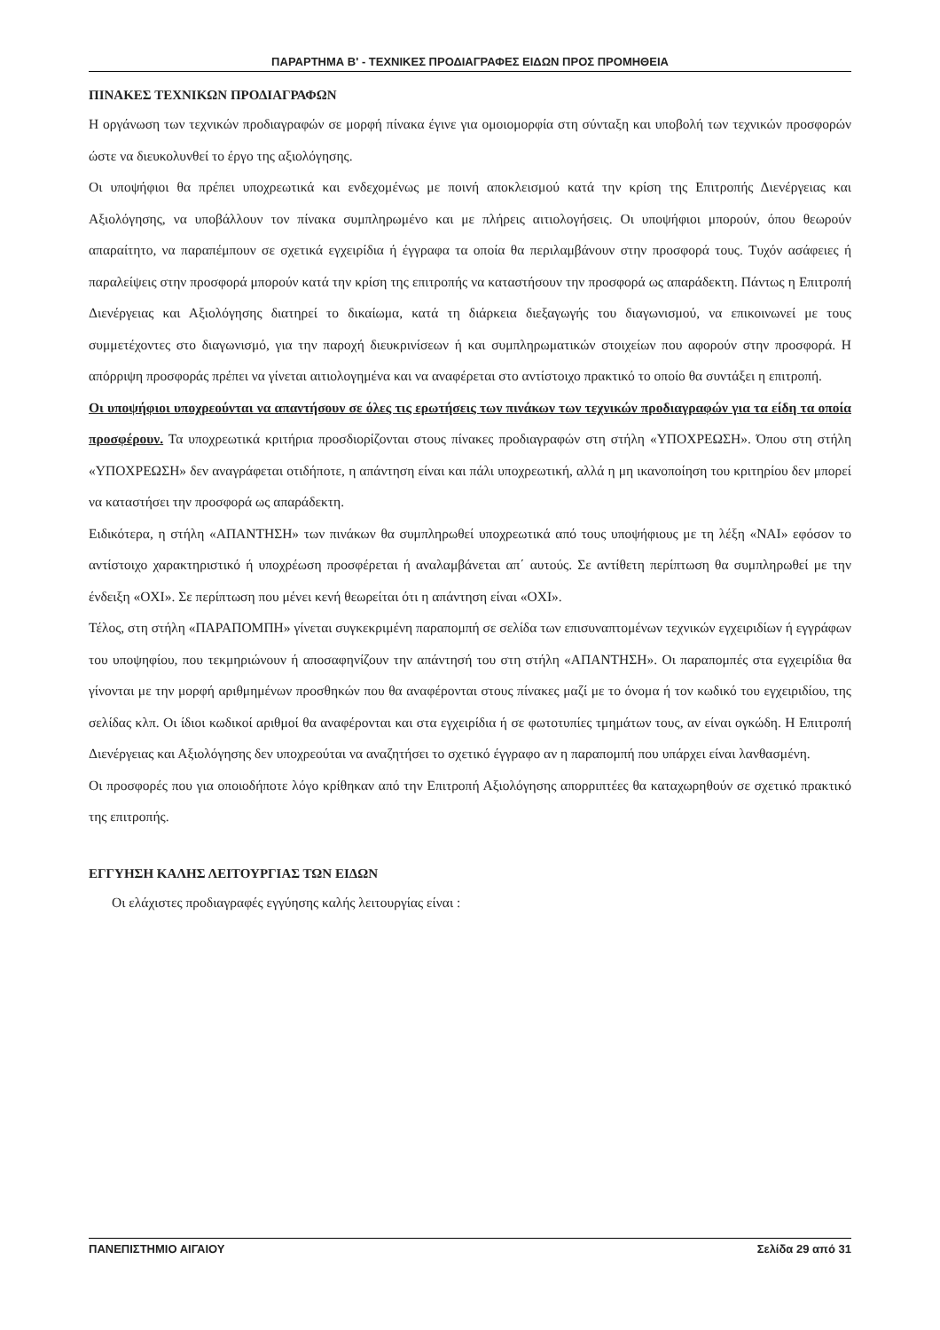ΠΑΡΑΡΤΗΜΑ Β' - ΤΕΧΝΙΚΕΣ ΠΡΟΔΙΑΓΡΑΦΕΣ ΕΙΔΩΝ ΠΡΟΣ ΠΡΟΜΗΘΕΙΑ
ΠΙΝΑΚΕΣ ΤΕΧΝΙΚΩΝ ΠΡΟΔΙΑΓΡΑΦΩΝ
Η οργάνωση των τεχνικών προδιαγραφών σε μορφή πίνακα έγινε για ομοιομορφία στη σύνταξη και υποβολή των τεχνικών προσφορών ώστε να διευκολυνθεί το έργο της αξιολόγησης.
Οι υποψήφιοι θα πρέπει υποχρεωτικά και ενδεχομένως με ποινή αποκλεισμού κατά την κρίση της Επιτροπής Διενέργειας και Αξιολόγησης, να υποβάλλουν τον πίνακα συμπληρωμένο και με πλήρεις αιτιολογήσεις. Οι υποψήφιοι μπορούν, όπου θεωρούν απαραίτητο, να παραπέμπουν σε σχετικά εγχειρίδια ή έγγραφα τα οποία θα περιλαμβάνουν στην προσφορά τους. Τυχόν ασάφειες ή παραλείψεις στην προσφορά μπορούν κατά την κρίση της επιτροπής να καταστήσουν την προσφορά ως απαράδεκτη. Πάντως η Επιτροπή Διενέργειας και Αξιολόγησης διατηρεί το δικαίωμα, κατά τη διάρκεια διεξαγωγής του διαγωνισμού, να επικοινωνεί με τους συμμετέχοντες στο διαγωνισμό, για την παροχή διευκρινίσεων ή και συμπληρωματικών στοιχείων που αφορούν στην προσφορά. Η απόρριψη προσφοράς πρέπει να γίνεται αιτιολογημένα και να αναφέρεται στο αντίστοιχο πρακτικό το οποίο θα συντάξει η επιτροπή.
Οι υποψήφιοι υποχρεούνται να απαντήσουν σε όλες τις ερωτήσεις των πινάκων των τεχνικών προδιαγραφών για τα είδη τα οποία προσφέρουν. Τα υποχρεωτικά κριτήρια προσδιορίζονται στους πίνακες προδιαγραφών στη στήλη «ΥΠΟΧΡΕΩΣΗ». Όπου στη στήλη «ΥΠΟΧΡΕΩΣΗ» δεν αναγράφεται οτιδήποτε, η απάντηση είναι και πάλι υποχρεωτική, αλλά η μη ικανοποίηση του κριτηρίου δεν μπορεί να καταστήσει την προσφορά ως απαράδεκτη.
Ειδικότερα, η στήλη «ΑΠΑΝΤΗΣΗ» των πινάκων θα συμπληρωθεί υποχρεωτικά από τους υποψήφιους με τη λέξη «ΝΑΙ» εφόσον το αντίστοιχο χαρακτηριστικό ή υποχρέωση προσφέρεται ή αναλαμβάνεται απ΄ αυτούς. Σε αντίθετη περίπτωση θα συμπληρωθεί με την ένδειξη «ΟΧΙ». Σε περίπτωση που μένει κενή θεωρείται ότι η απάντηση είναι «ΟΧΙ».
Τέλος, στη στήλη «ΠΑΡΑΠΟΜΠΗ» γίνεται συγκεκριμένη παραπομπή σε σελίδα των επισυναπτομένων τεχνικών εγχειριδίων ή εγγράφων του υποψηφίου, που τεκμηριώνουν ή αποσαφηνίζουν την απάντησή του στη στήλη «ΑΠΑΝΤΗΣΗ». Οι παραπομπές στα εγχειρίδια θα γίνονται με την μορφή αριθμημένων προσθηκών που θα αναφέρονται στους πίνακες μαζί με το όνομα ή τον κωδικό του εγχειριδίου, της σελίδας κλπ. Οι ίδιοι κωδικοί αριθμοί θα αναφέρονται και στα εγχειρίδια ή σε φωτοτυπίες τμημάτων τους, αν είναι ογκώδη. Η Επιτροπή Διενέργειας και Αξιολόγησης δεν υποχρεούται να αναζητήσει το σχετικό έγγραφο αν η παραπομπή που υπάρχει είναι λανθασμένη.
Οι προσφορές που για οποιοδήποτε λόγο κρίθηκαν από την Επιτροπή Αξιολόγησης απορριπτέες θα καταχωρηθούν σε σχετικό πρακτικό της επιτροπής.
ΕΓΓΥΗΣΗ ΚΑΛΗΣ ΛΕΙΤΟΥΡΓΙΑΣ ΤΩΝ ΕΙΔΩΝ
Οι ελάχιστες προδιαγραφές εγγύησης καλής λειτουργίας είναι :
ΠΑΝΕΠΙΣΤΗΜΙΟ ΑΙΓΑΙΟΥ Σελίδα 29 από 31